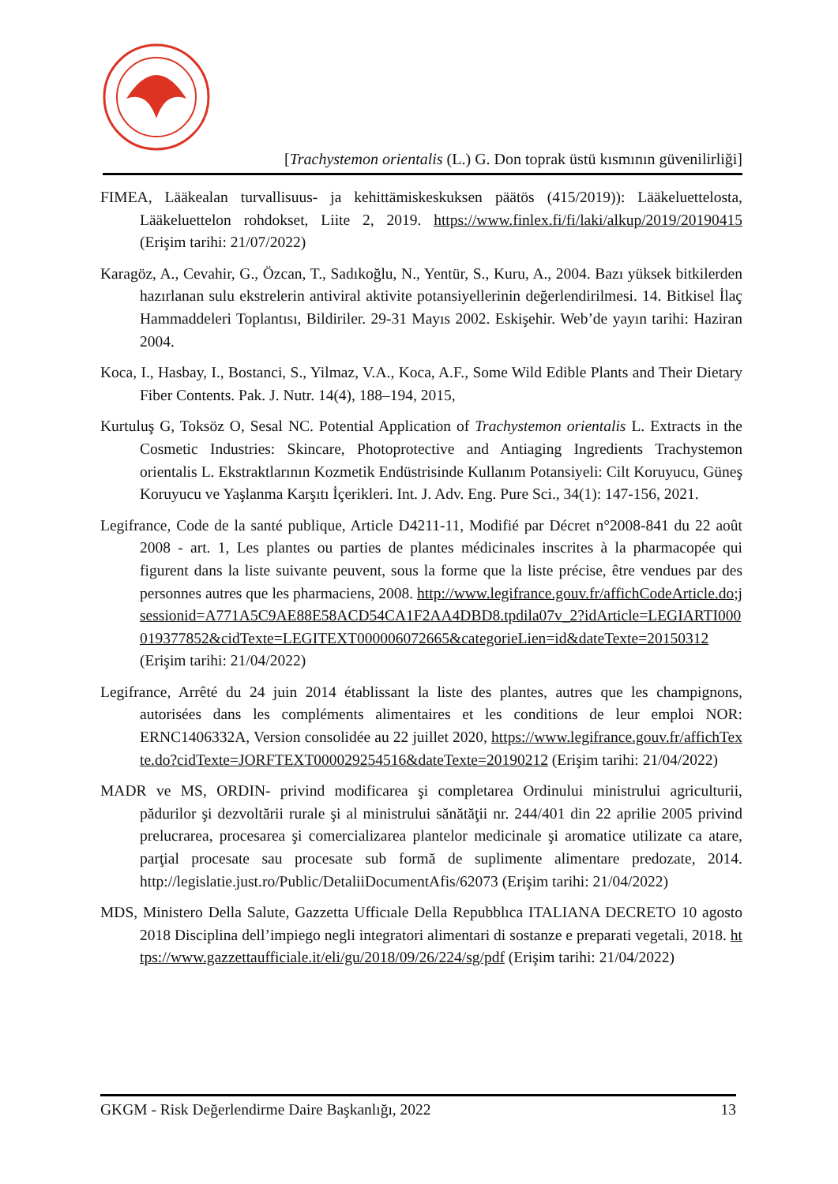[Trachystemon orientalis (L.) G. Don toprak üstü kısmının güvenilirliği]
FIMEA, Lääkealan turvallisuus- ja kehittämiskeskuksen päätös (415/2019)): Lääkeluettelosta, Lääkeluettelon rohdokset, Liite 2, 2019. https://www.finlex.fi/fi/laki/alkup/2019/20190415 (Erişim tarihi: 21/07/2022)
Karagöz, A., Cevahir, G., Özcan, T., Sadıkoğlu, N., Yentür, S., Kuru, A., 2004. Bazı yüksek bitkilerden hazırlanan sulu ekstrelerin antiviral aktivite potansiyellerinin değerlendirilmesi. 14. Bitkisel İlaç Hammaddeleri Toplantısı, Bildiriler. 29-31 Mayıs 2002. Eskişehir. Web’de yayın tarihi: Haziran 2004.
Koca, I., Hasbay, I., Bostanci, S., Yilmaz, V.A., Koca, A.F., Some Wild Edible Plants and Their Dietary Fiber Contents. Pak. J. Nutr. 14(4), 188–194, 2015,
Kurtuluş G, Toksöz O, Sesal NC. Potential Application of Trachystemon orientalis L. Extracts in the Cosmetic Industries: Skincare, Photoprotective and Antiaging Ingredients Trachystemon orientalis L. Ekstraktlarının Kozmetik Endüstrisinde Kullanım Potansiyeli: Cilt Koruyucu, Güneş Koruyucu ve Yaşlanma Karşıtı İçerikleri. Int. J. Adv. Eng. Pure Sci., 34(1): 147-156, 2021.
Legifrance, Code de la santé publique, Article D4211-11, Modifié par Décret n°2008-841 du 22 août 2008 - art. 1, Les plantes ou parties de plantes médicinales inscrites à la pharmacopée qui figurent dans la liste suivante peuvent, sous la forme que la liste précise, être vendues par des personnes autres que les pharmaciens, 2008. http://www.legifrance.gouv.fr/affichCodeArticle.do;jsessionid=A771A5C9AE88E58ACD54CA1F2AA4DBD8.tpdila07v_2?idArticle=LEGIARTI000019377852&cidTexte=LEGITEXT000006072665&categorieLien=id&dateTexte=20150312 (Erişim tarihi: 21/04/2022)
Legifrance, Arrêté du 24 juin 2014 établissant la liste des plantes, autres que les champignons, autorisées dans les compléments alimentaires et les conditions de leur emploi NOR: ERNC1406332A, Version consolidée au 22 juillet 2020, https://www.legifrance.gouv.fr/affichTexte.do?cidTexte=JORFTEXT000029254516&dateTexte=20190212 (Erişim tarihi: 21/04/2022)
MADR ve MS, ORDIN- privind modificarea şi completarea Ordinului ministrului agriculturii, pădurilor şi dezvoltării rurale şi al ministrului sănătăţii nr. 244/401 din 22 aprilie 2005 privind prelucrarea, procesarea şi comercializarea plantelor medicinale şi aromatice utilizate ca atare, parţial procesate sau procesate sub formă de suplimente alimentare predozate, 2014. http://legislatie.just.ro/Public/DetaliiDocumentAfis/62073 (Erişim tarihi: 21/04/2022)
MDS, Ministero Della Salute, Gazzetta Ufficıale Della Repubblıca ITALIANA DECRETO 10 agosto 2018 Disciplina dell’impiego negli integratori alimentari di sostanze e preparati vegetali, 2018. https://www.gazzettaufficiale.it/eli/gu/2018/09/26/224/sg/pdf (Erişim tarihi: 21/04/2022)
GKGM - Risk Değerlendirme Daire Başkanlığı, 2022 13